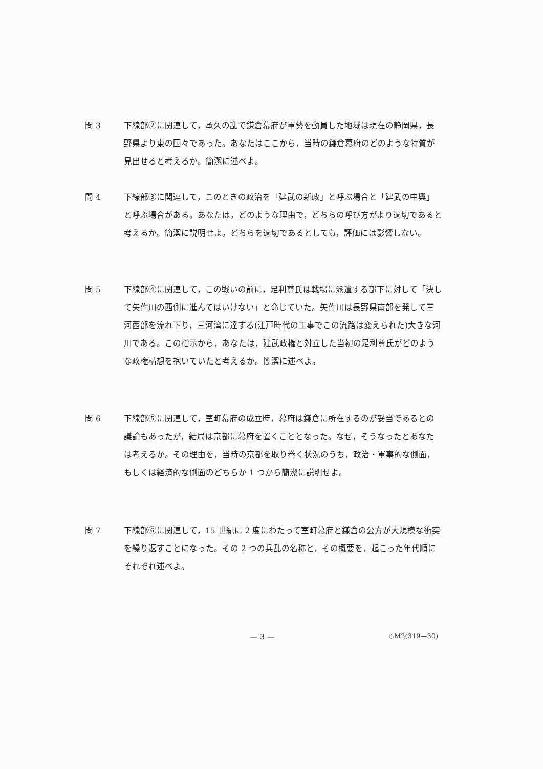問 3 下線部②に関連して，承久の乱で鎌倉幕府が軍勢を動員した地域は現在の静岡県，長野県より東の国々であった。あなたはここから，当時の鎌倉幕府のどのような特質が見出せると考えるか。簡潔に述べよ。
問 4 下線部③に関連して，このときの政治を「建武の新政」と呼ぶ場合と「建武の中興」と呼ぶ場合がある。あなたは，どのような理由で，どちらの呼び方がより適切であると考えるか。簡潔に説明せよ。どちらを適切であるとしても，評価には影響しない。
問 5 下線部④に関連して，この戦いの前に，足利尊氏は戦場に派遣する部下に対して「決して矢作川の西側に進んではいけない」と命じていた。矢作川は長野県南部を発して三河西部を流れ下り，三河湾に達する(江戸時代の工事でこの流路は変えられた)大きな河川である。この指示から，あなたは，建武政権と対立した当初の足利尊氏がどのような政権構想を抱いていたと考えるか。簡潔に述べよ。
問 6 下線部⑤に関連して，室町幕府の成立時，幕府は鎌倉に所在するのが妥当であるとの議論もあったが，結局は京都に幕府を置くこととなった。なぜ，そうなったとあなたは考えるか。その理由を，当時の京都を取り巻く状況のうち，政治・軍事的な側面，もしくは経済的な側面のどちらか 1 つから簡潔に説明せよ。
問 7 下線部⑥に関連して，15 世紀に 2 度にわたって室町幕府と鎌倉の公方が大規模な衝突を繰り返すことになった。その 2 つの兵乱の名称と，その概要を，起こった年代順にそれぞれ述べよ。
— 3 — ◇M2(319—30)